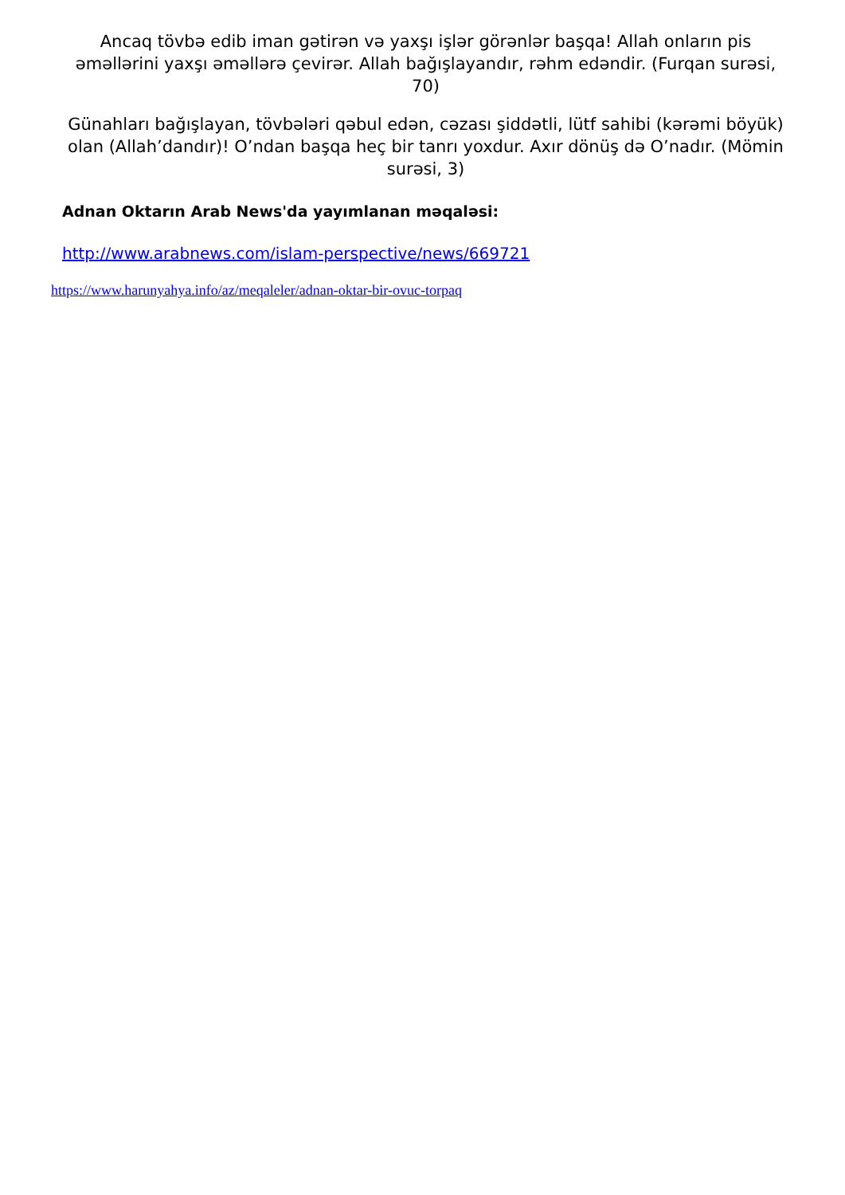Ancaq tövbə edib iman gətirən və yaxşı işlər görənlər başqa! Allah onların pis əməllərini yaxşı əməllərə çevirər. Allah bağışlayandır, rəhm edəndir. (Furqan surəsi, 70)
Günahları bağışlayan, tövbələri qəbul edən, cəzası şiddətli, lütf sahibi (kərəmi böyük) olan (Allah’dandır)! O’ndan başqa heç bir tanrı yoxdur. Axır dönüş də O’nadır. (Mömin surəsi, 3)
Adnan Oktarın Arab News'da yayımlanan məqaləsi:
http://www.arabnews.com/islam-perspective/news/669721
https://www.harunyahya.info/az/meqaleler/adnan-oktar-bir-ovuc-torpaq